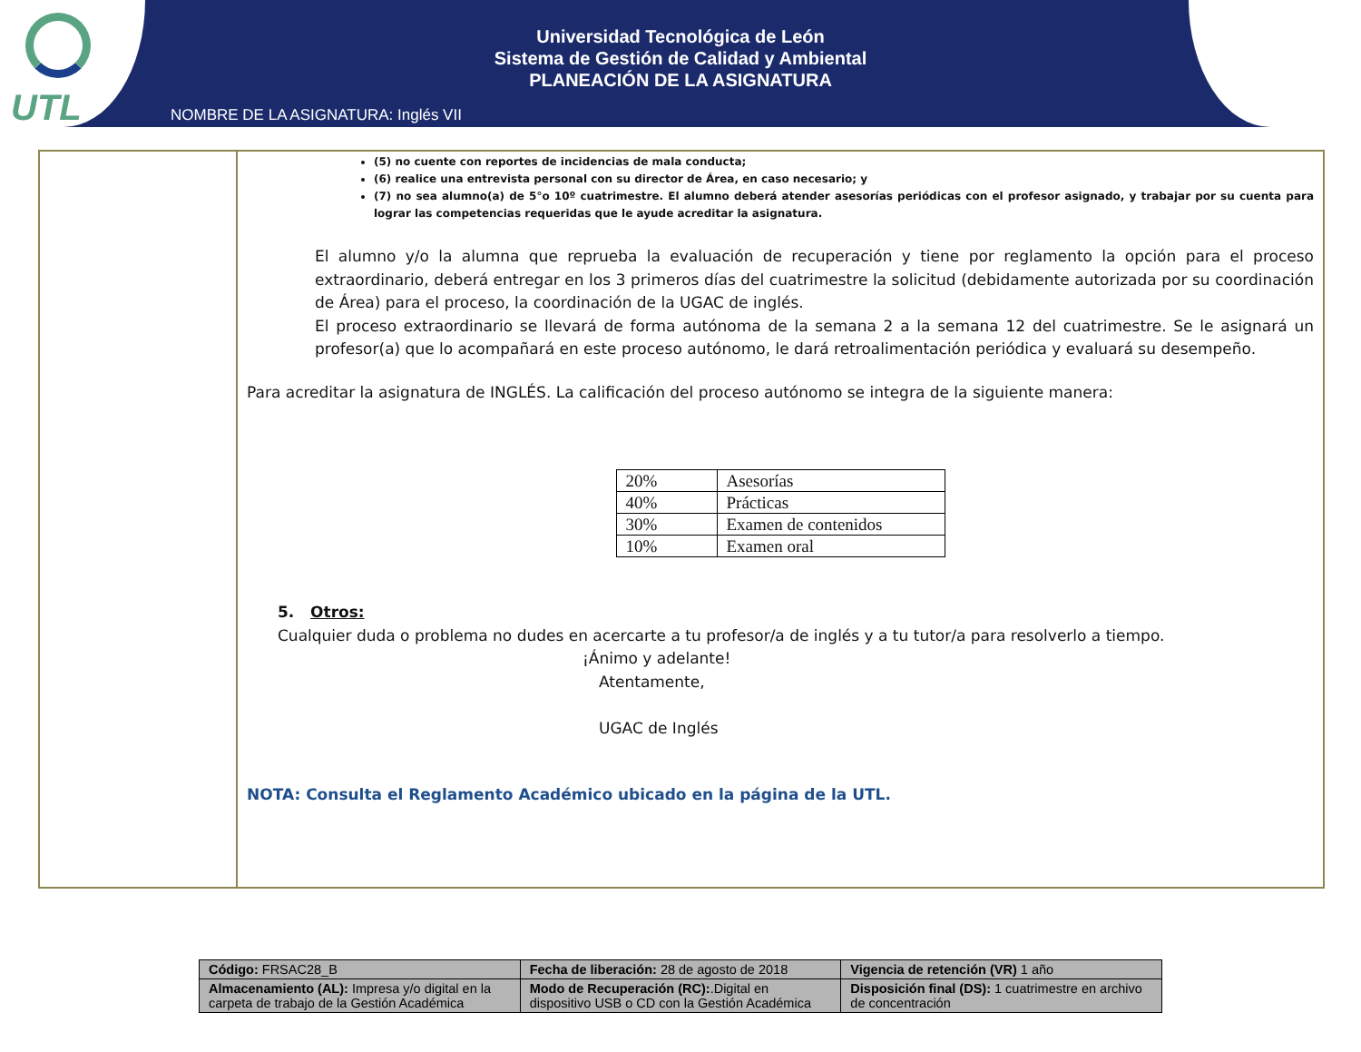UTL
Universidad Tecnológica de León
Sistema de Gestión de Calidad y Ambiental
PLANEACIÓN DE LA ASIGNATURA
NOMBRE DE LA ASIGNATURA: Inglés VII
(5) no cuente con reportes de incidencias de mala conducta;
(6) realice una entrevista personal con su director de Área, en caso necesario; y
(7) no sea alumno(a) de 5°o 10º cuatrimestre. El alumno deberá atender asesorías periódicas con el profesor asignado, y trabajar por su cuenta para lograr las competencias requeridas que le ayude acreditar la asignatura.
El alumno y/o la alumna que reprueba la evaluación de recuperación y tiene por reglamento la opción para el proceso extraordinario, deberá entregar en los 3 primeros días del cuatrimestre la solicitud (debidamente autorizada por su coordinación de Área) para el proceso, la coordinación de la UGAC de inglés.
El proceso extraordinario se llevará de forma autónoma de la semana 2 a la semana 12 del cuatrimestre. Se le asignará un profesor(a) que lo acompañará en este proceso autónomo, le dará retroalimentación periódica y evaluará su desempeño.
Para acreditar la asignatura de INGLÉS. La calificación del proceso autónomo se integra de la siguiente manera:
| 20% | Asesorías |
| 40% | Prácticas |
| 30% | Examen de contenidos |
| 10% | Examen oral |
5. Otros:
Cualquier duda o problema no dudes en acercarte a tu profesor/a de inglés y a tu tutor/a para resolverlo a tiempo.
¡Ánimo y adelante!
Atentamente,
UGAC de Inglés
NOTA: Consulta el Reglamento Académico ubicado en la página de la UTL.
| Código: FRSAC28_B | Fecha de liberación: 28 de agosto de 2018 | Vigencia de retención (VR) 1 año |
| Almacenamiento (AL): Impresa y/o digital en la carpeta de trabajo de la Gestión Académica | Modo de Recuperación (RC): .Digital en dispositivo USB o CD con la Gestión Académica | Disposición final (DS): 1 cuatrimestre en archivo de concentración |